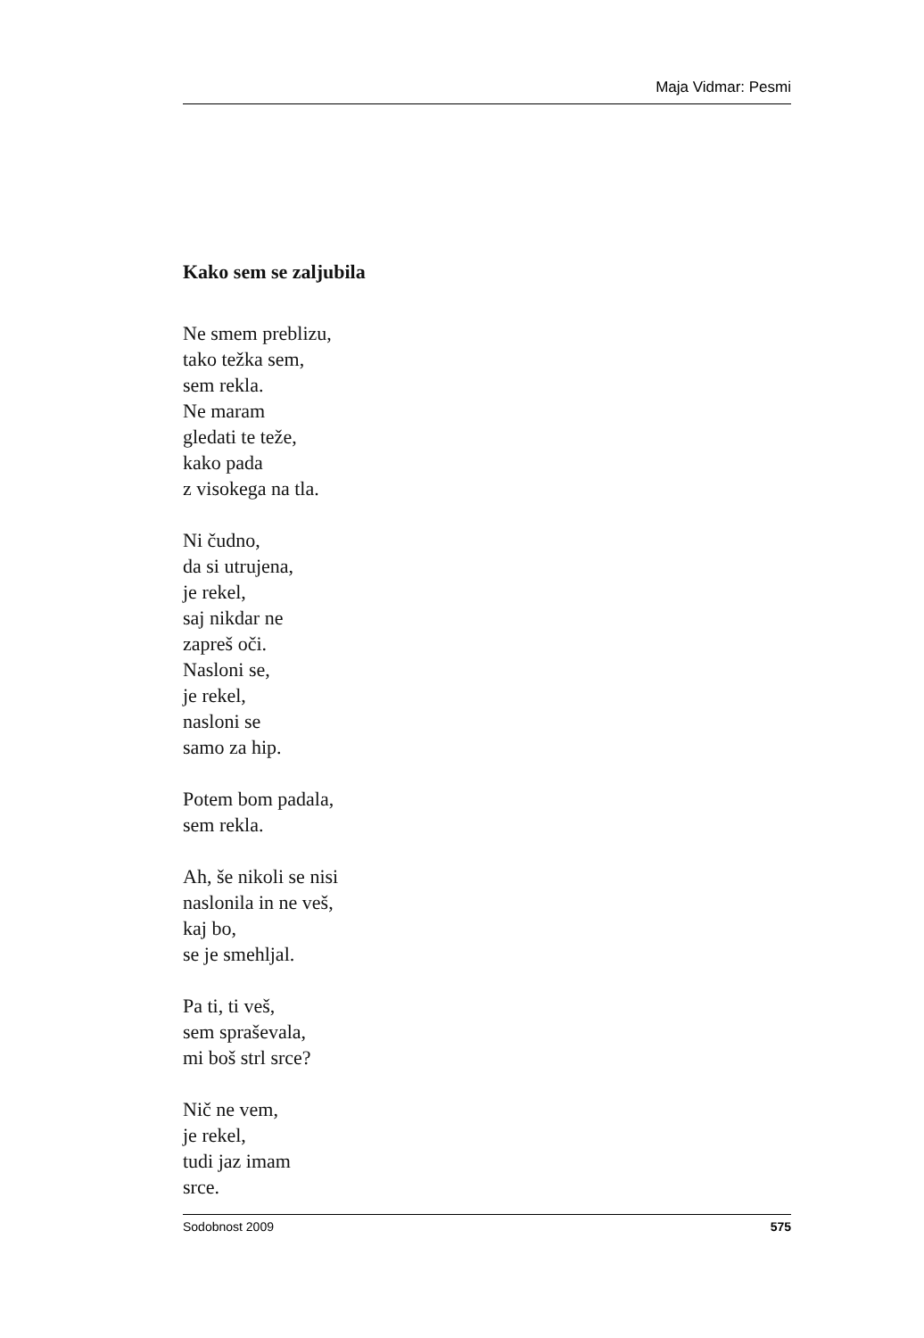Maja Vidmar: Pesmi
Kako sem se zaljubila
Ne smem preblizu,
tako težka sem,
sem rekla.
Ne maram
gledati te teže,
kako pada
z visokega na tla.
Ni čudno,
da si utrujena,
je rekel,
saj nikdar ne
zapreš oči.
Nasloni se,
je rekel,
nasloni se
samo za hip.
Potem bom padala,
sem rekla.
Ah, še nikoli se nisi
naslonila in ne veš,
kaj bo,
se je smehljal.
Pa ti, ti veš,
sem spraševala,
mi boš strl srce?
Nič ne vem,
je rekel,
tudi jaz imam
srce.
Sodobnost 2009 575